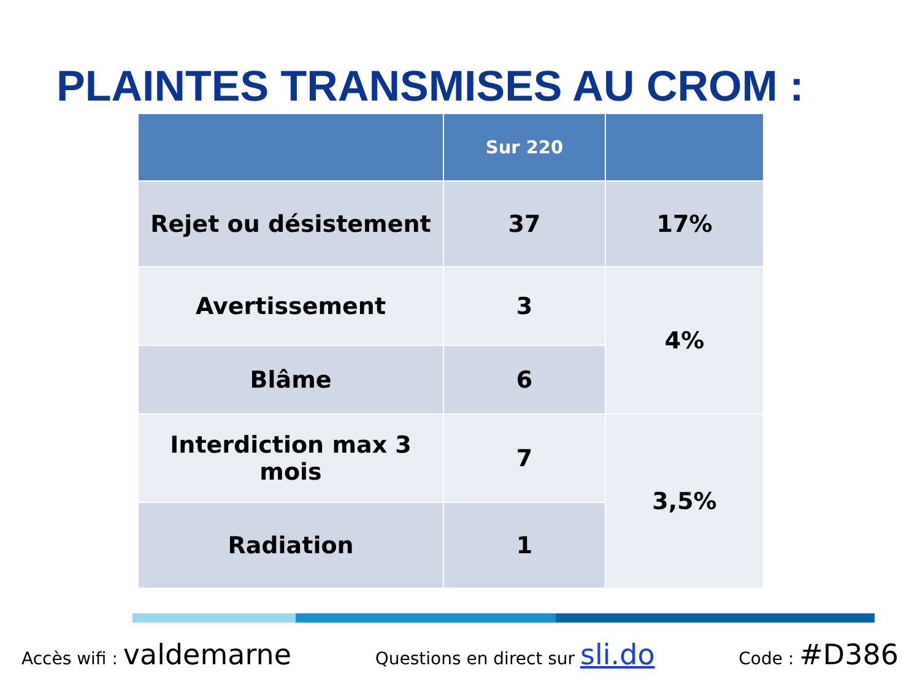PLAINTES TRANSMISES AU CROM :
| | Sur 220 | |
| --- | --- | --- |
| Rejet ou désistement | 37 | 17% |
| Avertissement | 3 | 4% |
| Blâme | 6 | |
| Interdiction max 3 mois | 7 | 3,5% |
| Radiation | 1 | |
Accès wifi : valdemarne Questions en direct sur sli.do Code : #D386